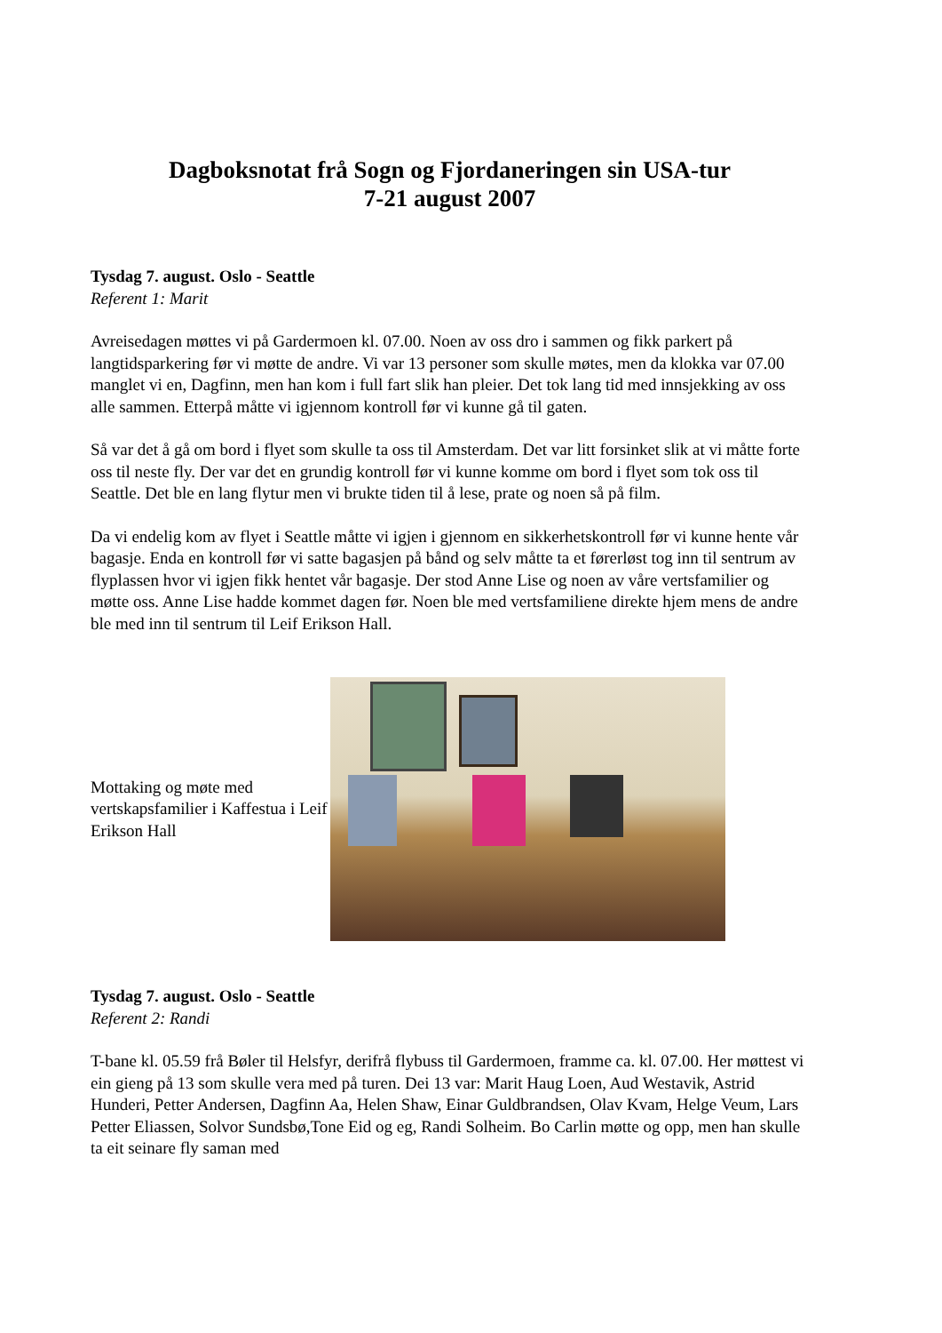Dagboksnotat frå Sogn og Fjordaneringen sin USA-tur
7-21 august 2007
Tysdag 7. august. Oslo - Seattle
Referent 1: Marit
Avreisedagen møttes vi på Gardermoen kl. 07.00. Noen av oss dro i sammen og fikk parkert på langtidsparkering før vi møtte de andre. Vi var 13 personer som skulle møtes, men da klokka var 07.00 manglet vi en, Dagfinn, men han kom i full fart slik han pleier. Det tok lang tid med innsjekking av oss alle sammen. Etterpå måtte vi igjennom kontroll før vi kunne gå til gaten.
Så var det å gå om bord i flyet som skulle ta oss til Amsterdam. Det var litt forsinket slik at vi måtte forte oss til neste fly. Der var det en grundig kontroll før vi kunne komme om bord i flyet som tok oss til Seattle. Det ble en lang flytur men vi brukte tiden til å lese, prate og noen så på film.
Da vi endelig kom av flyet i Seattle måtte vi igjen i gjennom en sikkerhetskontroll før vi kunne hente vår bagasje. Enda en kontroll før vi satte bagasjen på bånd og selv måtte ta et førerløst tog inn til sentrum av flyplassen hvor vi igjen fikk hentet vår bagasje. Der stod Anne Lise og noen av våre vertsfamilier og møtte oss. Anne Lise hadde kommet dagen før. Noen ble med vertsfamiliene direkte hjem mens de andre ble med inn til sentrum til Leif Erikson Hall.
Mottaking og møte med vertskapsfamilier i Kaffestua i Leif Erikson Hall
Tysdag 7. august. Oslo - Seattle
Referent 2: Randi
T-bane kl. 05.59 frå Bøler til Helsfyr, derifrå flybuss til Gardermoen, framme ca. kl. 07.00. Her møttest vi ein gieng på 13 som skulle vera med på turen. Dei 13 var: Marit Haug Loen, Aud Westavik, Astrid Hunderi, Petter Andersen, Dagfinn Aa, Helen Shaw, Einar Guldbrandsen, Olav Kvam, Helge Veum, Lars Petter Eliassen, Solvor Sundsbø,Tone Eid og eg, Randi Solheim. Bo Carlin møtte og opp, men han skulle ta eit seinare fly saman med